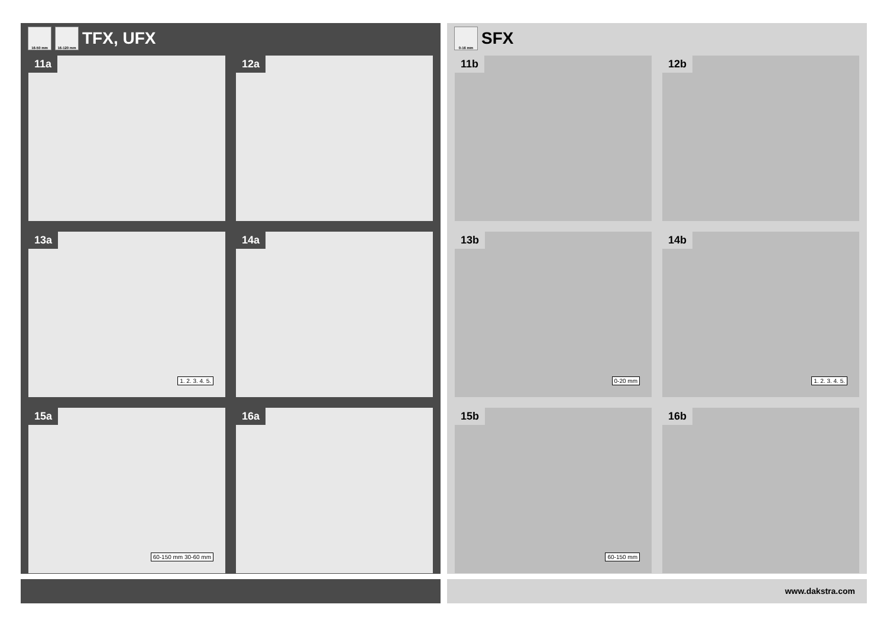16-50 mm 16-120 mm TFX, UFX
11a
12a
13a
1. 2. 3. 4. 5.
14a
15a
60-150 mm 30-60 mm
16a
0-16 mm SFX
11b
12b
13b
0-20 mm
14b
1. 2. 3. 4. 5.
15b
60-150 mm
16b
www.dakstra.com